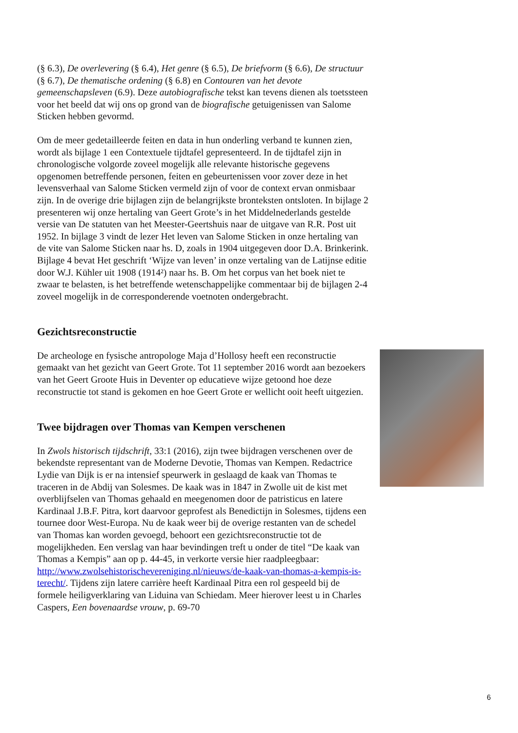(§ 6.3), De overlevering (§ 6.4), Het genre (§ 6.5), De briefvorm (§ 6.6), De structuur (§ 6.7), De thematische ordening (§ 6.8) en Contouren van het devote gemeenschapsleven (6.9). Deze autobiografische tekst kan tevens dienen als toetssteen voor het beeld dat wij ons op grond van de biografische getuigenissen van Salome Sticken hebben gevormd.
Om de meer gedetailleerde feiten en data in hun onderling verband te kunnen zien, wordt als bijlage 1 een Contextuele tijdtafel gepresenteerd. In de tijdtafel zijn in chronologische volgorde zoveel mogelijk alle relevante historische gegevens opgenomen betreffende personen, feiten en gebeurtenissen voor zover deze in het levensverhaal van Salome Sticken vermeld zijn of voor de context ervan onmisbaar zijn. In de overige drie bijlagen zijn de belangrijkste bronteksten ontsloten. In bijlage 2 presenteren wij onze hertaling van Geert Grote’s in het Middelnederlands gestelde versie van De statuten van het Meester-Geertshuis naar de uitgave van R.R. Post uit 1952. In bijlage 3 vindt de lezer Het leven van Salome Sticken in onze hertaling van de vite van Salome Sticken naar hs. D, zoals in 1904 uitgegeven door D.A. Brinkerink. Bijlage 4 bevat Het geschrift ‘Wijze van leven’ in onze vertaling van de Latijnse editie door W.J. Kühler uit 1908 (1914²) naar hs. B. Om het corpus van het boek niet te zwaar te belasten, is het betreffende wetenschappelijke commentaar bij de bijlagen 2-4 zoveel mogelijk in de corresponderende voetnoten ondergebracht.
Gezichtsreconstructie
De archeologe en fysische antropologe Maja d’Hollosy heeft een reconstructie gemaakt van het gezicht van Geert Grote. Tot 11 september 2016 wordt aan bezoekers van het Geert Groote Huis in Deventer op educatieve wijze getoond hoe deze reconstructie tot stand is gekomen en hoe Geert Grote er wellicht ooit heeft uitgezien.
Twee bijdragen over Thomas van Kempen verschenen
In Zwols historisch tijdschrift, 33:1 (2016), zijn twee bijdragen verschenen over de bekendste representant van de Moderne Devotie, Thomas van Kempen. Redactrice Lydie van Dijk is er na intensief speurwerk in geslaagd de kaak van Thomas te traceren in de Abdij van Solesmes. De kaak was in 1847 in Zwolle uit de kist met overblijfselen van Thomas gehaald en meegenomen door de patristicus en latere Kardinaal J.B.F. Pitra, kort daarvoor geprofest als Benedictijn in Solesmes, tijdens een tournee door West-Europa. Nu de kaak weer bij de overige restanten van de schedel van Thomas kan worden gevoegd, behoort een gezichtsreconstructie tot de mogelijkheden. Een verslag van haar bevindingen treft u onder de titel “De kaak van Thomas a Kempis” aan op p. 44-45, in verkorte versie hier raadpleegbaar: http://www.zwolsehistorischevereniging.nl/nieuws/de-kaak-van-thomas-a-kempis-is-terecht/. Tijdens zijn latere carrière heeft Kardinaal Pitra een rol gespeeld bij de formele heiligverklaring van Liduina van Schiedam. Meer hierover leest u in Charles Caspers, Een bovenaardse vrouw, p. 69-70
6